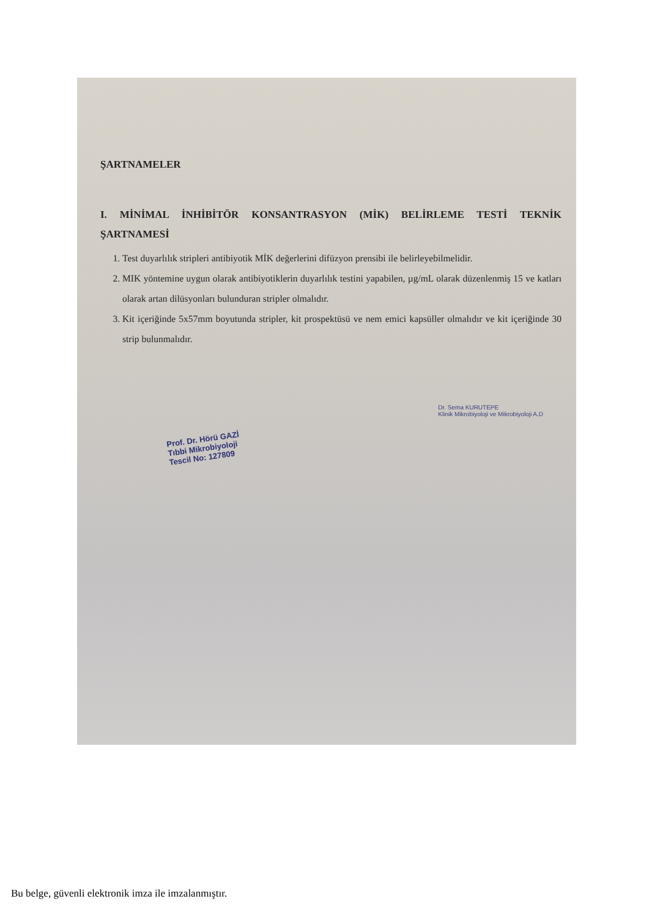ŞARTNAMELER
I. MİNİMAL İNHİBİTÖR KONSANTRASYON (MİK) BELİRLEME TESTİ TEKNİK ŞARTNAMESİ
1. Test duyarlılık stripleri antibiyotik MİK değerlerini difüzyon prensibi ile belirleyebilmelidir.
2. MIK yöntemine uygun olarak antibiyotiklerin duyarlılık testini yapabilen, µg/mL olarak düzenlenmiş 15 ve katları olarak artan dilüsyonları bulunduran stripler olmalıdır.
3. Kit içeriğinde 5x57mm boyutunda stripler, kit prospektüsü ve nem emici kapsüller olmalıdır ve kit içeriğinde 30 strip bulunmalıdır.
Prof. Dr. Hörü GAZİ
Tıbbi Mikrobiyoloji
Tescil No: 127809
Dr. Sema KURUTEPE
Klinik Mikrobiyoloji ve Mikrobiyoloji A.D
Bu belge, güvenli elektronik imza ile imzalanmıştır.